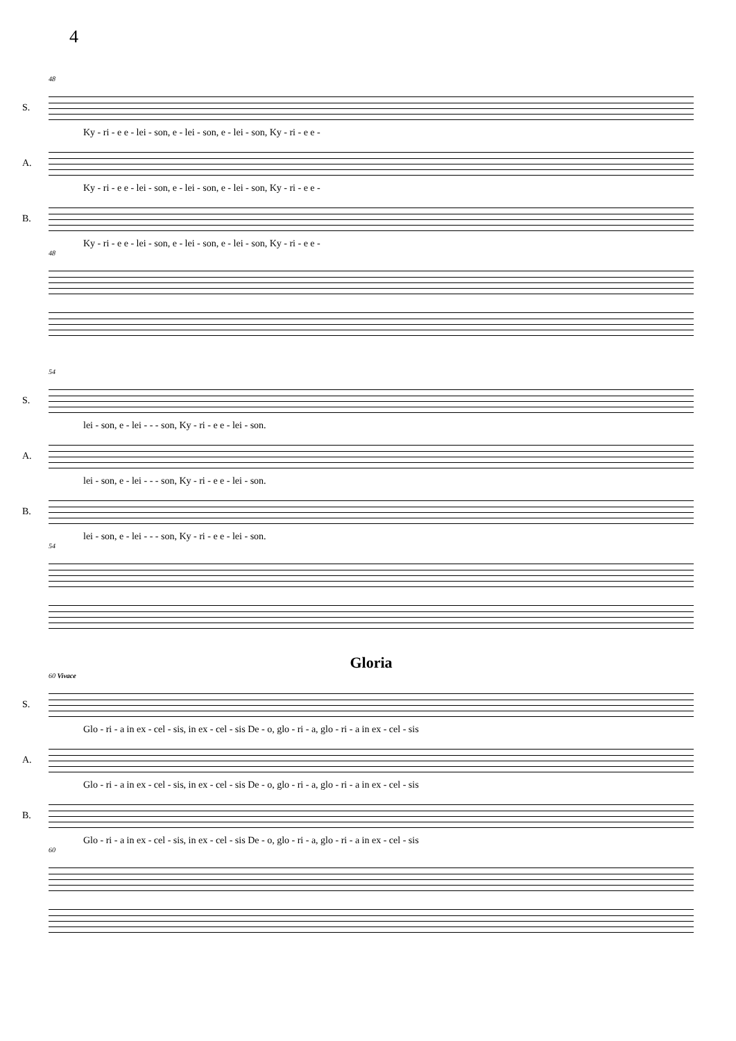4
48
S.
Ky - ri - e e - lei - son, e - lei - son, e - lei - son, Ky - ri - e e -
A.
Ky - ri - e e - lei - son, e - lei - son, e - lei - son, Ky - ri - e e -
B.
Ky - ri - e e - lei - son, e - lei - son, e - lei - son, Ky - ri - e e -
48
54
S.
lei - son, e - lei - - - son, Ky - ri - e e - lei - son.
A.
lei - son, e - lei - - - son, Ky - ri - e e - lei - son.
B.
lei - son, e - lei - - - son, Ky - ri - e e - lei - son.
54
Gloria
60 Vivace
S.
Glo - ri - a in ex - cel - sis, in ex - cel - sis De - o, glo - ri - a, glo - ri - a in ex - cel - sis
A.
Glo - ri - a in ex - cel - sis, in ex - cel - sis De - o, glo - ri - a, glo - ri - a in ex - cel - sis
B.
Glo - ri - a in ex - cel - sis, in ex - cel - sis De - o, glo - ri - a, glo - ri - a in ex - cel - sis
60